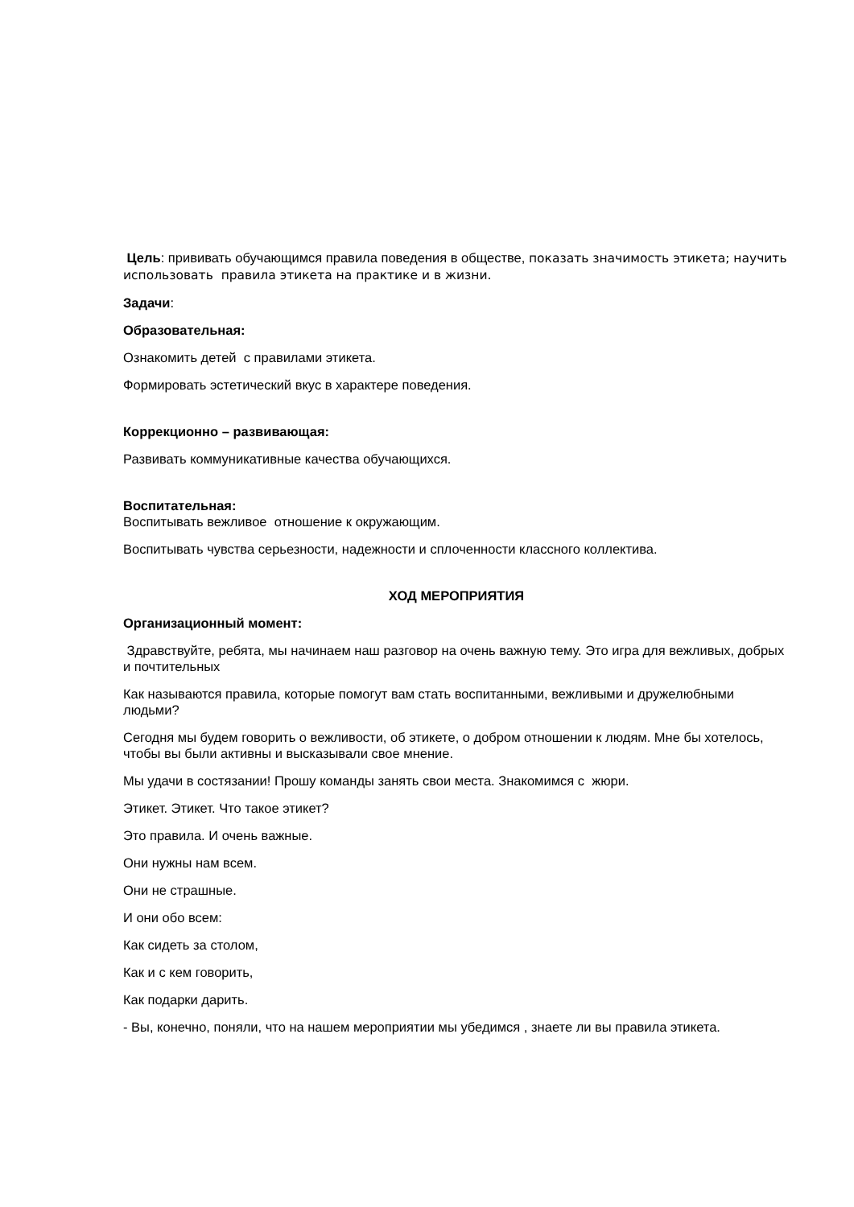Цель: прививать обучающимся правила поведения в обществе, показать значимость этикета; научить использовать правила этикета на практике и в жизни.
Задачи:
Образовательная:
Ознакомить детей с правилами этикета.
Формировать эстетический вкус в характере поведения.
Коррекционно – развивающая:
Развивать коммуникативные качества обучающихся.
Воспитательная:
Воспитывать вежливое отношение к окружающим.
Воспитывать чувства серьезности, надежности и сплоченности классного коллектива.
ХОД МЕРОПРИЯТИЯ
Организационный момент:
Здравствуйте, ребята, мы начинаем наш разговор на очень важную тему. Это игра для вежливых, добрых и почтительных
Как называются правила, которые помогут вам стать воспитанными, вежливыми и дружелюбными людьми?
Сегодня мы будем говорить о вежливости, об этикете, о добром отношении к людям. Мне бы хотелось, чтобы вы были активны и высказывали свое мнение.
Мы удачи в состязании! Прошу команды занять свои места. Знакомимся с жюри.
Этикет. Этикет. Что такое этикет?
Это правила. И очень важные.
Они нужны нам всем.
Они не страшные.
И они обо всем:
Как сидеть за столом,
Как и с кем говорить,
Как подарки дарить.
- Вы, конечно, поняли, что на нашем мероприятии мы убедимся , знаете ли вы правила этикета.